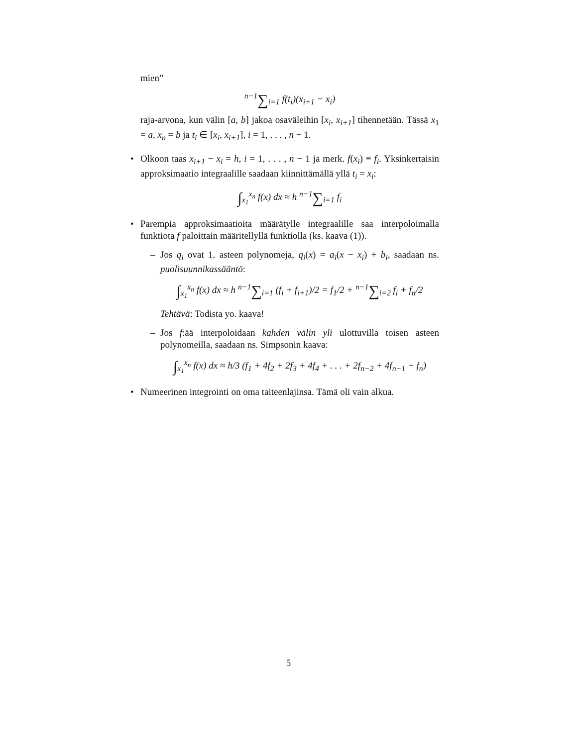mien”
<sup>n−1</sup>∑<sub>i=1</sub> f(t<sub>i</sub>)(x<sub>i+1</sub> − x<sub>i</sub>)
raja-arvona, kun välin [a, b] jakoa osaväleihin [x<sub>i</sub>, x<sub>i+1</sub>] tihennetään. Tässä x<sub>1</sub> = a, x<sub>n</sub> = b ja t<sub>i</sub> ∈ [x<sub>i</sub>, x<sub>i+1</sub>], i = 1, . . . , n − 1.
•
Olkoon taas x<sub>i+1</sub> − x<sub>i</sub> = h, i = 1, . . . , n − 1 ja merk. f(x<sub>i</sub>) ≡ f<sub>i</sub>. Yksinkertaisin approksimaatio integraalille saadaan kiinnittämällä yllä t<sub>i</sub> = x<sub>i</sub>:
∫<sub>x<sub>1</sub></sub><sup>x<sub>n</sub></sup> f(x) dx ≈ h <sup>n−1</sup>∑<sub>i=1</sub> f<sub>i</sub>
•
Parempia approksimaatioita määrätylle integraalille saa interpoloimalla funktiota f paloittain määritellyllä funktiolla (ks. kaava (1)).
–
Jos q<sub>i</sub> ovat 1. asteen polynomeja, q<sub>i</sub>(x) = a<sub>i</sub>(x − x<sub>i</sub>) + b<sub>i</sub>, saadaan ns. puolisuunnikassääntö:
∫<sub>x<sub>1</sub></sub><sup>x<sub>n</sub></sup> f(x) dx ≈ h <sup>n−1</sup>∑<sub>i=1</sub> (f<sub>i</sub> + f<sub>i+1</sub>)/2 = f<sub>1</sub>/2 + <sup>n−1</sup>∑<sub>i=2</sub> f<sub>i</sub> + f<sub>n</sub>/2
Tehtävä: Todista yo. kaava!
–
Jos f:ää interpoloidaan kahden välin yli ulottuvilla toisen asteen polynomeilla, saadaan ns. Simpsonin kaava:
∫<sub>x<sub>1</sub></sub><sup>x<sub>n</sub></sup> f(x) dx ≈ h/3 (f<sub>1</sub> + 4f<sub>2</sub> + 2f<sub>3</sub> + 4f<sub>4</sub> + . . . + 2f<sub>n−2</sub> + 4f<sub>n−1</sub> + f<sub>n</sub>)
•
Numeerinen integrointi on oma taiteenlajinsa. Tämä oli vain alkua.
5